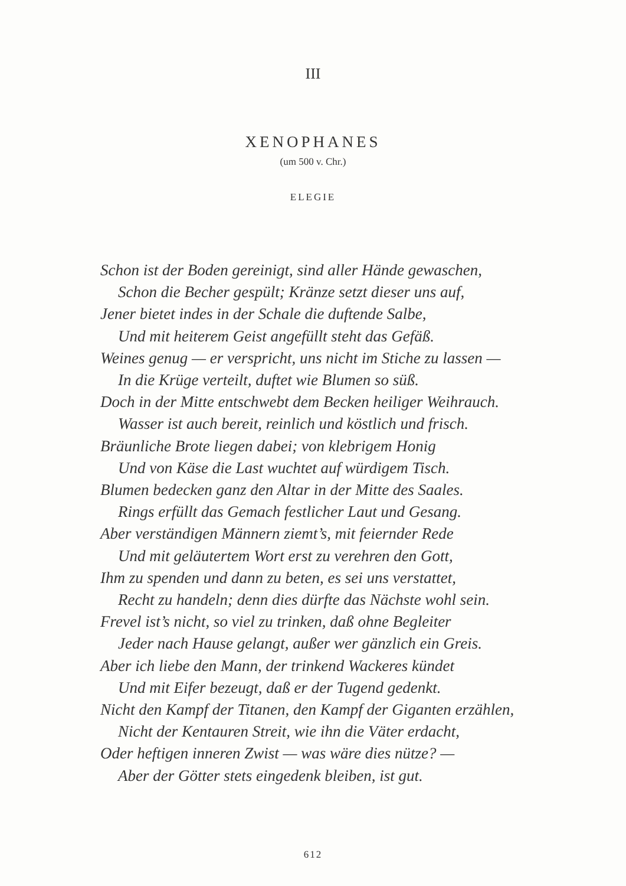III
XENOPHANES
(um 500 v. Chr.)
ELEGIE
Schon ist der Boden gereinigt, sind aller Hände gewaschen,
Schon die Becher gespült; Kränze setzt dieser uns auf,
Jener bietet indes in der Schale die duftende Salbe,
Und mit heiterem Geist angefüllt steht das Gefäß.
Weines genug — er verspricht, uns nicht im Stiche zu lassen —
In die Krüge verteilt, duftet wie Blumen so süß.
Doch in der Mitte entschwebt dem Becken heiliger Weihrauch.
Wasser ist auch bereit, reinlich und köstlich und frisch.
Bräunliche Brote liegen dabei; von klebrigem Honig
Und von Käse die Last wuchtet auf würdigem Tisch.
Blumen bedecken ganz den Altar in der Mitte des Saales.
Rings erfüllt das Gemach festlicher Laut und Gesang.
Aber verständigen Männern ziemt’s, mit feiernder Rede
Und mit geläutertem Wort erst zu verehren den Gott,
Ihm zu spenden und dann zu beten, es sei uns verstattet,
Recht zu handeln; denn dies dürfte das Nächste wohl sein.
Frevel ist’s nicht, so viel zu trinken, daß ohne Begleiter
Jeder nach Hause gelangt, außer wer gänzlich ein Greis.
Aber ich liebe den Mann, der trinkend Wackeres kündet
Und mit Eifer bezeugt, daß er der Tugend gedenkt.
Nicht den Kampf der Titanen, den Kampf der Giganten erzählen,
Nicht der Kentauren Streit, wie ihn die Väter erdacht,
Oder heftigen inneren Zwist — was wäre dies nütze? —
Aber der Götter stets eingedenk bleiben, ist gut.
612